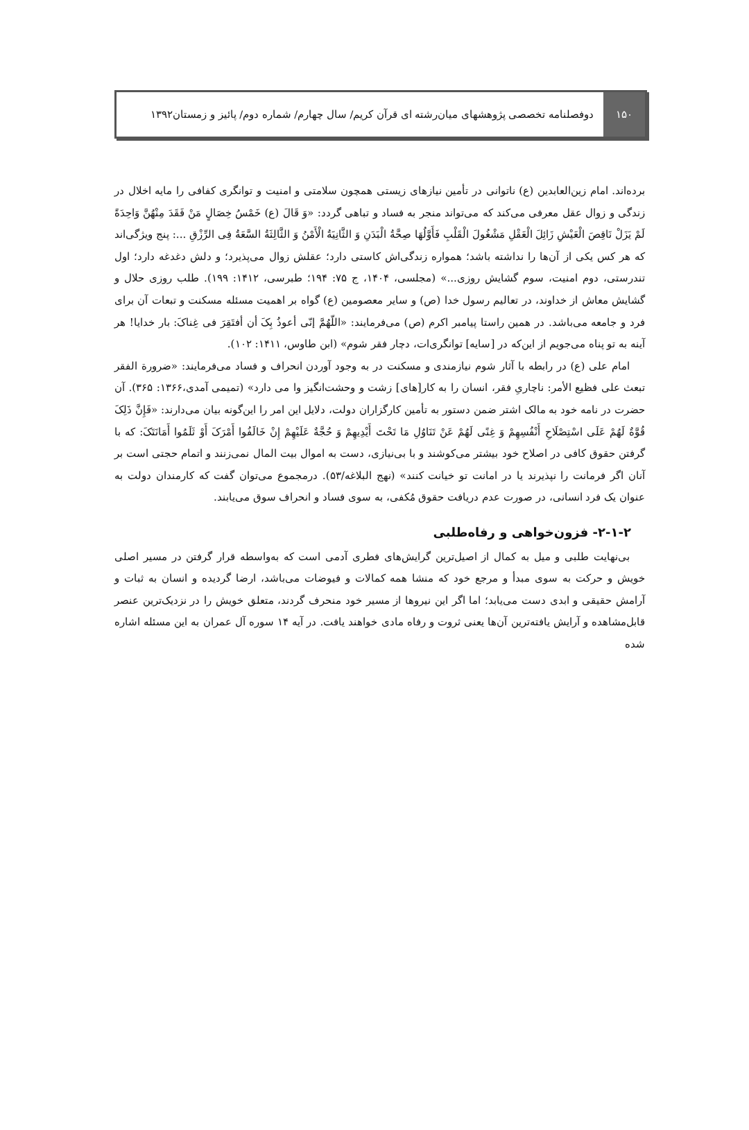۱۵۰ دوفصلنامه تخصصی پژوهشهای میان‌رشته ای قرآن کریم/ سال چهارم/ شماره دوم/ پائیز و زمستان۱۳۹۲
برده‌اند. امام زین‌العابدین (ع) ناتوانی در تأمین نیازهای زیستی همچون سلامتی و امنیت و توانگری کفافی را مایه اخلال در زندگی و زوال عقل معرفی می‌کند که می‌تواند منجر به فساد و تباهی گردد: «وَ قَالَ (ع) خَمْسُ خِصَالٍ مَنْ فَقَدَ مِنْهُنَّ وَاحِدَةً لَمْ یَزَلْ نَاقِصَ الْعَیْشِ زَائِلَ الْعَقْلِ مَشْغُولَ الْقَلْبِ فَأَوَّلُهَا صِحَّةُ الْبَدَنِ وَ الثَّانِیَةُ الْأَمْنُ وَ الثَّالِثَةُ السَّعَةُ فِی الرِّزْقِ ...: پنج ویژگی‌اند که هر کس یکی از آن‌ها را نداشته باشد؛ همواره زندگی‌اش کاستی دارد؛ عقلش زوال می‌پذیرد؛ و دلش دغدغه دارد؛ اول تندرستی، دوم امنیت، سوم گشایش روزی...» (مجلسی، ۱۴۰۴، ج ۷۵: ۱۹۴؛ طبرسی، ۱۴۱۲: ۱۹۹). طلب روزی حلال و گشایش معاش از خداوند، در تعالیم رسول خدا (ص) و سایر معصومین (ع) گواه بر اهمیت مسئله مسکنت و تبعات آن برای فرد و جامعه می‌باشد. در همین راستا پیامبر اکرم (ص) می‌فرمایند: «اللّهُمَّ إنّی أعوذُ بِکَ أن أفتَقِرَ فی غِناکَ: بار خدایا! هر آینه به تو پناه می‌جویم از این‌که در [سایه] توانگری‌ات، دچار فقر شوم» (ابن طاوس، ۱۴۱۱: ۱۰۲).
امام علی (ع) در رابطه با آثار شوم نیازمندی و مسکنت در به وجود آوردن انحراف و فساد می‌فرمایند: «ضرورة الفقر تبعث علی فظیع الأمر: ناچاریِ فقر، انسان را به کار[های] زشت و وحشت‌انگیز وا می دارد» (تمیمی آمدی،۱۳۶۶: ۳۶۵). آن حضرت در نامه خود به مالک اشتر ضمن دستور به تأمین کارگزاران دولت، دلایل این امر را این‌گونه بیان می‌دارند: «فَإِنَّ ذَلِکَ قُوَّةٌ لَهُمْ عَلَی اسْتِصْلَاحِ أَنْفُسِهِمْ وَ غِنًی لَهُمْ عَنْ تَنَاوُلِ مَا تَحْتَ أَیْدِیهِمْ وَ حُجَّةٌ عَلَیْهِمْ إِنْ خَالَفُوا أَمْرَکَ أَوْ ثَلَمُوا أَمَانَتَکَ: که با گرفتن حقوق کافی در اصلاح خود بیشتر می‌کوشند و با بی‌نیازی، دست به اموال بیت المال نمی‌زنند و اتمام حجتی است بر آنان اگر فرمانت را نپذیرند یا در امانت تو خیانت کنند» (نهج البلاغه/۵۳). درمجموع می‌توان گفت که کارمندان دولت به عنوان یک فرد انسانی، در صورت عدم دریافت حقوق مُکفی، به سوی فساد و انحراف سوق می‌یابند.
۲-۱-۲- فزون‌خواهی و رفاه‌طلبی
بی‌نهایت طلبی و میل به کمال از اصیل‌ترین گرایش‌های فطری آدمی است که به‌واسطه قرار گرفتن در مسیر اصلی خویش و حرکت به سوی مبدأ و مرجع خود که منشا همه کمالات و فیوضات می‌باشد، ارضا گردیده و انسان به ثبات و آرامش حقیقی و ابدی دست می‌یابد؛ اما اگر این نیروها از مسیر خود منحرف گردند، متعلق خویش را در نزدیک‌ترین عنصر قابل‌مشاهده و آرایش یافته‌ترین آن‌ها یعنی ثروت و رفاه مادی خواهند یافت. در آیه ۱۴ سوره آل عمران به این مسئله اشاره شده